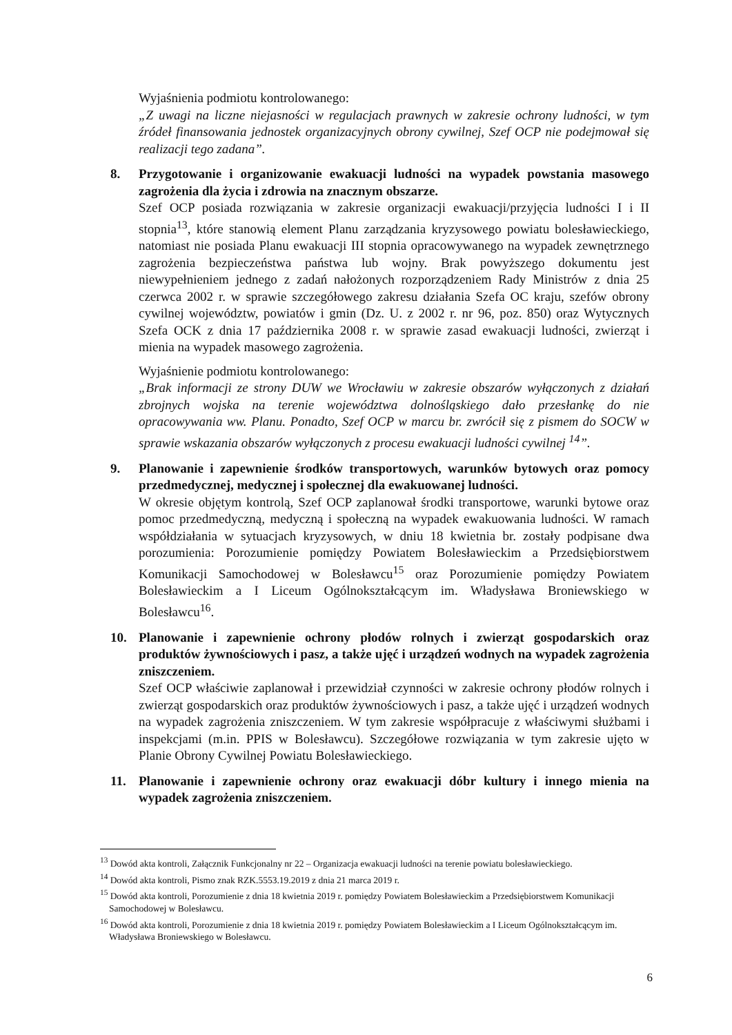Wyjaśnienia podmiotu kontrolowanego:
„Z uwagi na liczne niejasności w regulacjach prawnych w zakresie ochrony ludności, w tym źródeł finansowania jednostek organizacyjnych obrony cywilnej, Szef OCP nie podejmował się realizacji tego zadana”.
8. Przygotowanie i organizowanie ewakuacji ludności na wypadek powstania masowego zagrożenia dla życia i zdrowia na znacznym obszarze.
Szef OCP posiada rozwiązania w zakresie organizacji ewakuacji/przyjęcia ludności I i II stopnia<sup>13</sup>, które stanowią element Planu zarządzania kryzysowego powiatu bolesławieckiego, natomiast nie posiada Planu ewakuacji III stopnia opracowywanego na wypadek zewnętrznego zagrożenia bezpieczeństwa państwa lub wojny. Brak powyższego dokumentu jest niewypełnieniem jednego z zadań nałożonych rozporządzeniem Rady Ministrów z dnia 25 czerwca 2002 r. w sprawie szczegółowego zakresu działania Szefa OC kraju, szefów obrony cywilnej województw, powiatów i gmin (Dz. U. z 2002 r. nr 96, poz. 850) oraz Wytycznych Szefa OCK z dnia 17 października 2008 r. w sprawie zasad ewakuacji ludności, zwierząt i mienia na wypadek masowego zagrożenia.
Wyjaśnienie podmiotu kontrolowanego:
„Brak informacji ze strony DUW we Wrocławiu w zakresie obszarów wyłączonych z działań zbrojnych wojska na terenie województwa dolnośląskiego dało przesłankę do nie opracowywania ww. Planu. Ponadto, Szef OCP w marcu br. zwrócił się z pismem do SOCW w sprawie wskazania obszarów wyłączonych z procesu ewakuacji ludności cywilnej <sup>14</sup>”.
9. Planowanie i zapewnienie środków transportowych, warunków bytowych oraz pomocy przedmedycznej, medycznej i społecznej dla ewakuowanej ludności.
W okresie objętym kontrolą, Szef OCP zaplanował środki transportowe, warunki bytowe oraz pomoc przedmedyczną, medyczną i społeczną na wypadek ewakuowania ludności. W ramach współdziałania w sytuacjach kryzysowych, w dniu 18 kwietnia br. zostały podpisane dwa porozumienia: Porozumienie pomiędzy Powiatem Bolesławieckim a Przedsiębiorstwem Komunikacji Samochodowej w Bolesławcu<sup>15</sup> oraz Porozumienie pomiędzy Powiatem Bolesławieckim a I Liceum Ogólnokształcącym im. Władysława Broniewskiego w Bolesławcu<sup>16</sup>.
10. Planowanie i zapewnienie ochrony płodów rolnych i zwierząt gospodarskich oraz produktów żywnościowych i pasz, a także ujęć i urządzeń wodnych na wypadek zagrożenia zniszczeniem.
Szef OCP właściwie zaplanował i przewidział czynności w zakresie ochrony płodów rolnych i zwierząt gospodarskich oraz produktów żywnościowych i pasz, a także ujęć i urządzeń wodnych na wypadek zagrożenia zniszczeniem. W tym zakresie współpracuje z właściwymi służbami i inspekcjami (m.in. PPIS w Bolesławcu). Szczegółowe rozwiązania w tym zakresie ujęto w Planie Obrony Cywilnej Powiatu Bolesławieckiego.
11. Planowanie i zapewnienie ochrony oraz ewakuacji dóbr kultury i innego mienia na wypadek zagrożenia zniszczeniem.
<sup>13</sup> Dowód akta kontroli, Załącznik Funkcjonalny nr 22 – Organizacja ewakuacji ludności na terenie powiatu bolesławieckiego.
<sup>14</sup> Dowód akta kontroli, Pismo znak RZK.5553.19.2019 z dnia 21 marca 2019 r.
<sup>15</sup> Dowód akta kontroli, Porozumienie z dnia 18 kwietnia 2019 r. pomiędzy Powiatem Bolesławieckim a Przedsiębiorstwem Komunikacji Samochodowej w Bolesławcu.
<sup>16</sup> Dowód akta kontroli, Porozumienie z dnia 18 kwietnia 2019 r. pomiędzy Powiatem Bolesławieckim a I Liceum Ogólnokształcącym im. Władysława Broniewskiego w Bolesławcu.
6